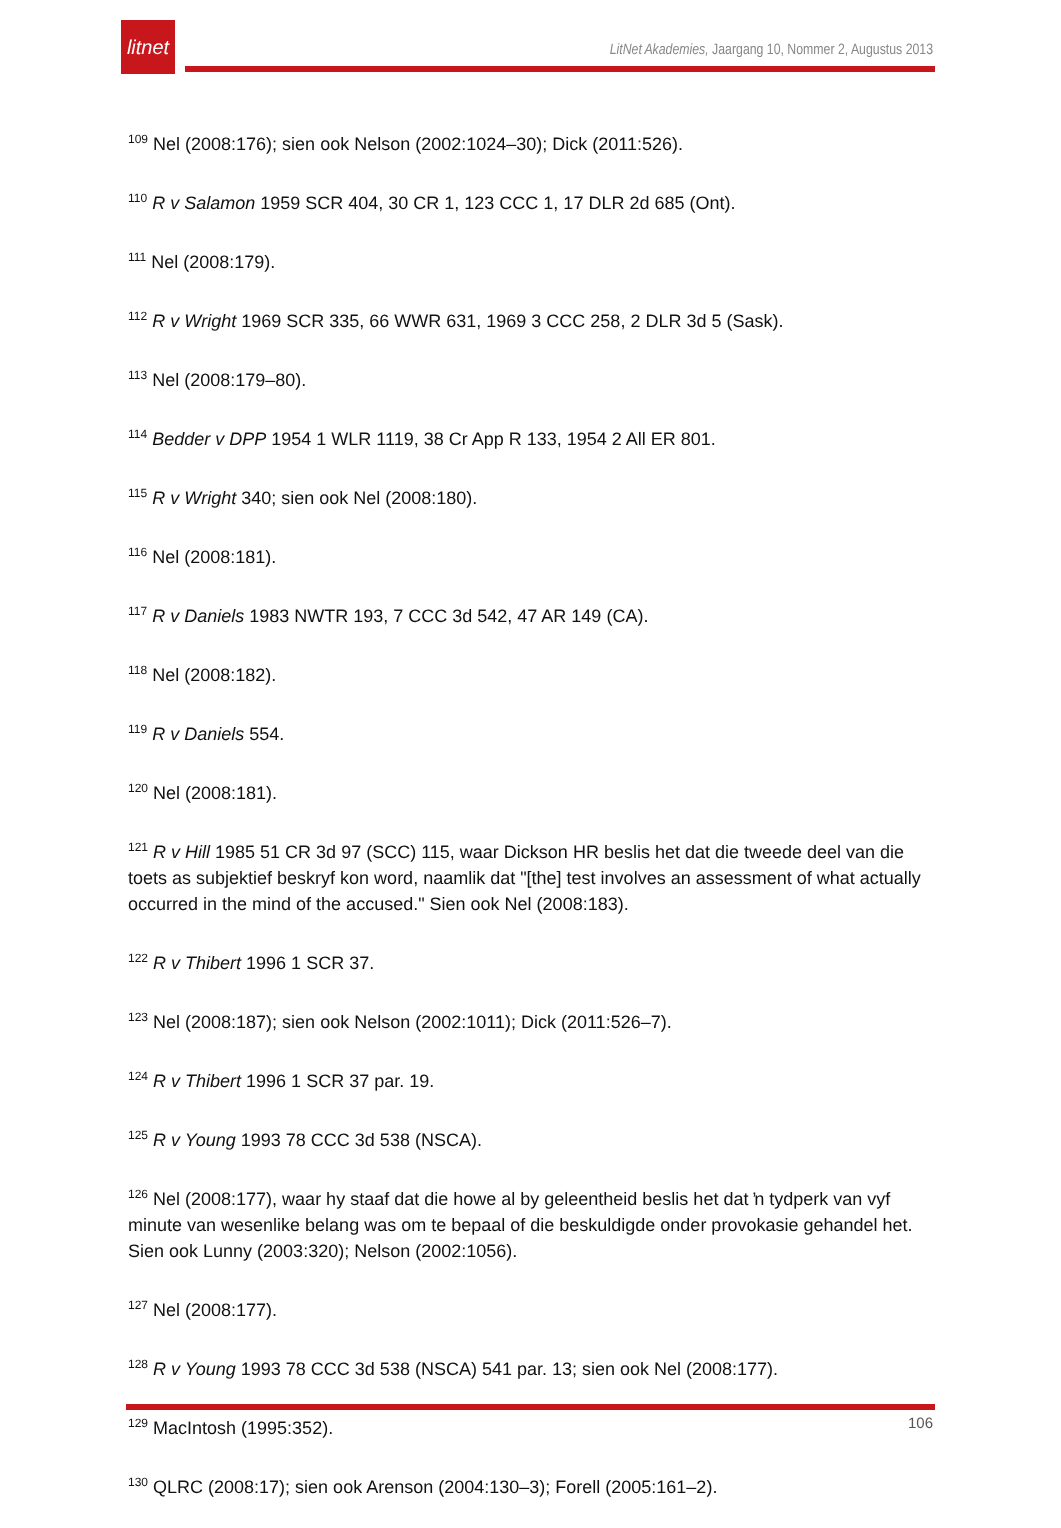litnet
LitNet Akademies, Jaargang 10, Nommer 2, Augustus 2013
<sup>109</sup> Nel (2008:176); sien ook Nelson (2002:1024–30); Dick (2011:526).
<sup>110</sup> R v Salamon 1959 SCR 404, 30 CR 1, 123 CCC 1, 17 DLR 2d 685 (Ont).
<sup>111</sup> Nel (2008:179).
<sup>112</sup> R v Wright 1969 SCR 335, 66 WWR 631, 1969 3 CCC 258, 2 DLR 3d 5 (Sask).
<sup>113</sup> Nel (2008:179–80).
<sup>114</sup> Bedder v DPP 1954 1 WLR 1119, 38 Cr App R 133, 1954 2 All ER 801.
<sup>115</sup> R v Wright 340; sien ook Nel (2008:180).
<sup>116</sup> Nel (2008:181).
<sup>117</sup> R v Daniels 1983 NWTR 193, 7 CCC 3d 542, 47 AR 149 (CA).
<sup>118</sup> Nel (2008:182).
<sup>119</sup> R v Daniels 554.
<sup>120</sup> Nel (2008:181).
<sup>121</sup> R v Hill 1985 51 CR 3d 97 (SCC) 115, waar Dickson HR beslis het dat die tweede deel van die toets as subjektief beskryf kon word, naamlik dat "[the] test involves an assessment of what actually occurred in the mind of the accused." Sien ook Nel (2008:183).
<sup>122</sup> R v Thibert 1996 1 SCR 37.
<sup>123</sup> Nel (2008:187); sien ook Nelson (2002:1011); Dick (2011:526–7).
<sup>124</sup> R v Thibert 1996 1 SCR 37 par. 19.
<sup>125</sup> R v Young 1993 78 CCC 3d 538 (NSCA).
<sup>126</sup> Nel (2008:177), waar hy staaf dat die howe al by geleentheid beslis het dat ŉ tydperk van vyf minute van wesenlike belang was om te bepaal of die beskuldigde onder provokasie gehandel het. Sien ook Lunny (2003:320); Nelson (2002:1056).
<sup>127</sup> Nel (2008:177).
<sup>128</sup> R v Young 1993 78 CCC 3d 538 (NSCA) 541 par. 13; sien ook Nel (2008:177).
<sup>129</sup> MacIntosh (1995:352).
<sup>130</sup> QLRC (2008:17); sien ook Arenson (2004:130–3); Forell (2005:161–2).
106